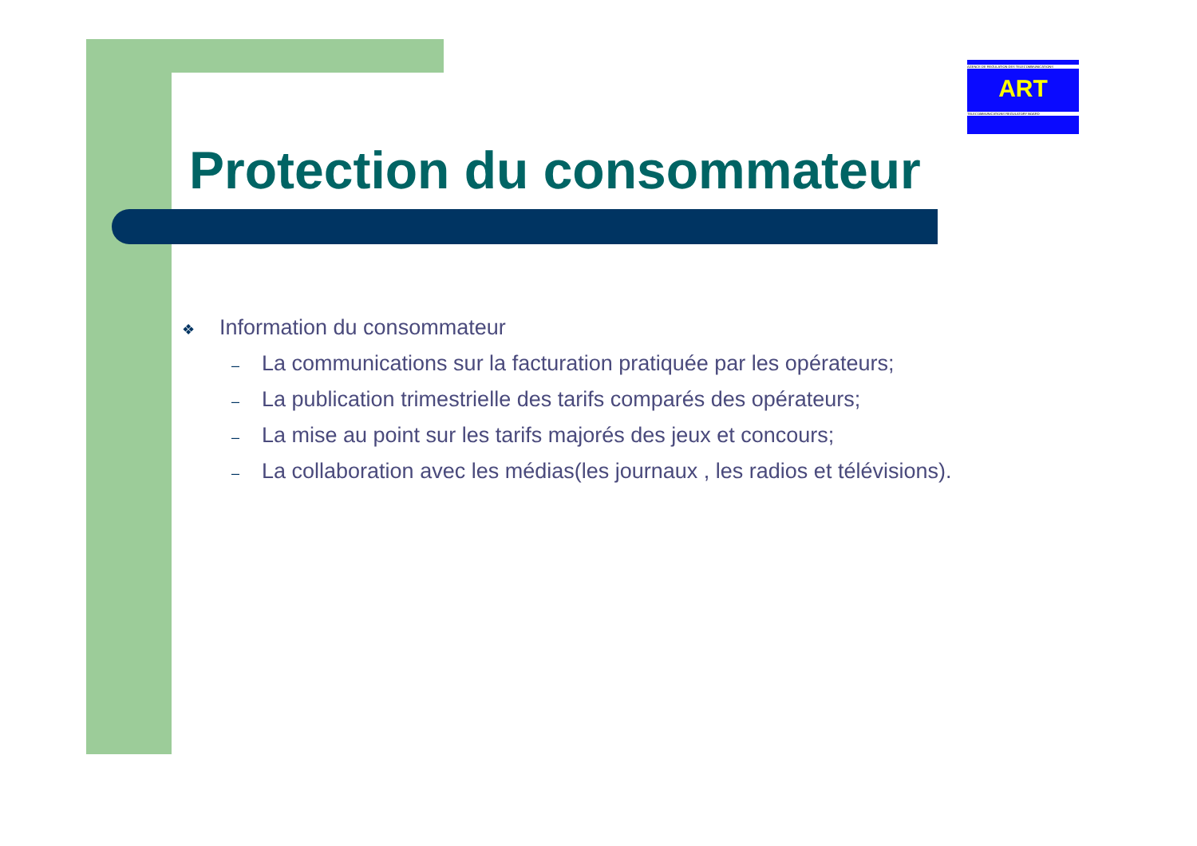AGENCE DE REGULATION DES TELECOMMUNICATIONS
ART
TELECOMMUNICATIONS REGULATORY BOARD
Protection du consommateur
❖ Information du consommateur
– La communications sur la facturation pratiquée par les opérateurs;
– La publication trimestrielle des tarifs comparés des opérateurs;
– La mise au point sur les tarifs majorés des jeux et concours;
– La collaboration avec les médias(les journaux , les radios et télévisions).